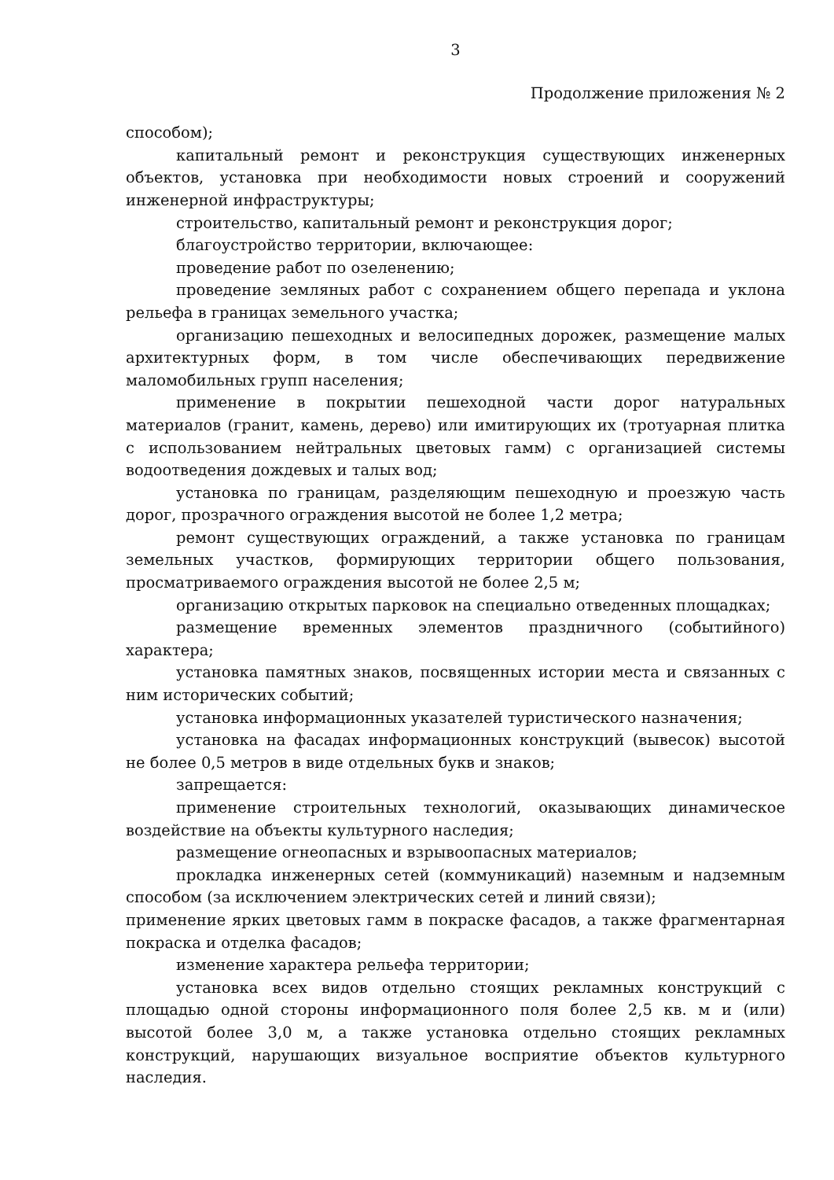3
Продолжение приложения № 2
способом);
капитальный ремонт и реконструкция существующих инженерных объектов, установка при необходимости новых строений и сооружений инженерной инфраструктуры;
строительство, капитальный ремонт и реконструкция дорог;
благоустройство территории, включающее:
проведение работ по озеленению;
проведение земляных работ с сохранением общего перепада и уклона рельефа в границах земельного участка;
организацию пешеходных и велосипедных дорожек, размещение малых архитектурных форм, в том числе обеспечивающих передвижение маломобильных групп населения;
применение в покрытии пешеходной части дорог натуральных материалов (гранит, камень, дерево) или имитирующих их (тротуарная плитка с использованием нейтральных цветовых гамм) с организацией системы водоотведения дождевых и талых вод;
установка по границам, разделяющим пешеходную и проезжую часть дорог, прозрачного ограждения высотой не более 1,2 метра;
ремонт существующих ограждений, а также установка по границам земельных участков, формирующих территории общего пользования, просматриваемого ограждения высотой не более 2,5 м;
организацию открытых парковок на специально отведенных площадках;
размещение временных элементов праздничного (событийного) характера;
установка памятных знаков, посвященных истории места и связанных с ним исторических событий;
установка информационных указателей туристического назначения;
установка на фасадах информационных конструкций (вывесок) высотой не более 0,5 метров в виде отдельных букв и знаков;
запрещается:
применение строительных технологий, оказывающих динамическое воздействие на объекты культурного наследия;
размещение огнеопасных и взрывоопасных материалов;
прокладка инженерных сетей (коммуникаций) наземным и надземным способом (за исключением электрических сетей и линий связи);
применение ярких цветовых гамм в покраске фасадов, а также фрагментарная покраска и отделка фасадов;
изменение характера рельефа территории;
установка всех видов отдельно стоящих рекламных конструкций с площадью одной стороны информационного поля более 2,5 кв. м и (или) высотой более 3,0 м, а также установка отдельно стоящих рекламных конструкций, нарушающих визуальное восприятие объектов культурного наследия.